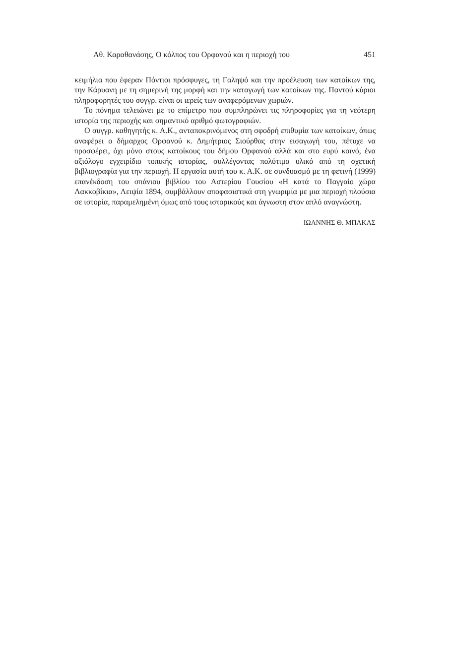Αθ. Καραθανάσης, Ο κόλπος του Ορφανού και η περιοχή του 451
κειμήλια που έφεραν Πόντιοι πρόσφυγες, τη Γαληψό και την προέλευση των κατοίκων της, την Κάρυανη με τη σημερινή της μορφή και την καταγωγή των κατοίκων της. Παντού κύριοι πληροφορητές του συγγρ. είναι οι ιερείς των αναφερόμενων χωριών.
Το πόνημα τελειώνει με το επίμετρο που συμπληρώνει τις πληροφορίες για τη νεότερη ιστορία της περιοχής και σημαντικό αριθμό φωτογραφιών.
Ο συγγρ. καθηγητής κ. Α.Κ., ανταποκρινόμενος στη σφοδρή επιθυμία των κατοίκων, όπως αναφέρει ο δήμαρχος Ορφανού κ. Δημήτριος Σιούρθας στην εισαγωγή του, πέτυχε να προσφέρει, όχι μόνο στους κατοίκους του δήμου Ορφανού αλλά και στο ευρύ κοινό, ένα αξιόλογο εγχειρίδιο τοπικής ιστορίας, συλλέγοντας πολύτιμο υλικό από τη σχετική βιβλιογραφία για την περιοχή. Η εργασία αυτή του κ. Α.Κ. σε συνδυασμό με τη φετινή (1999) επανέκδοση του σπάνιου βιβλίου του Αστερίου Γουσίου «Η κατά το Παγγαίο χώρα Λακκοβίκια», Λειψία 1894, συμβάλλουν αποφασιστικά στη γνωριμία με μια περιοχή πλούσια σε ιστορία, παραμελημένη όμως από τους ιστορικούς και άγνωστη στον απλό αναγνώστη.
ΙΩΑΝΝΗΣ Θ. ΜΠΑΚΑΣ